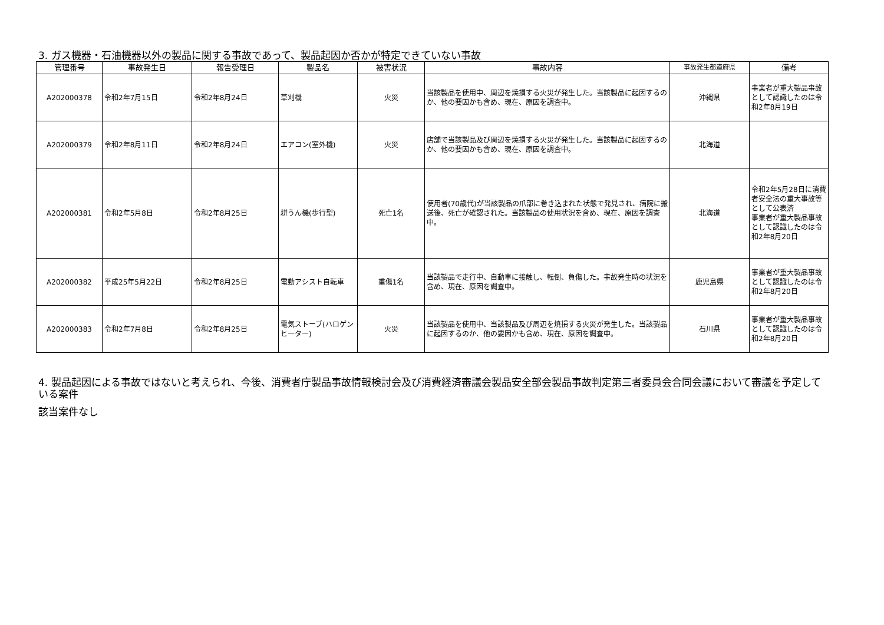3. ガス機器・石油機器以外の製品に関する事故であって、製品起因か否かが特定できていない事故
| 管理番号 | 事故発生日 | 報告受理日 | 製品名 | 被害状況 | 事故内容 | 事故発生都道府県 | 備考 |
| --- | --- | --- | --- | --- | --- | --- | --- |
| A202000378 | 令和2年7月15日 | 令和2年8月24日 | 草刈機 | 火災 | 当該製品を使用中、周辺を焼損する火災が発生した。当該製品に起因するのか、他の要因かも含め、現在、原因を調査中。 | 沖縄県 | 事業者が重大製品事故として認識したのは令和2年8月19日 |
| A202000379 | 令和2年8月11日 | 令和2年8月24日 | エアコン(室外機) | 火災 | 店舗で当該製品及び周辺を焼損する火災が発生した。当該製品に起因するのか、他の要因かも含め、現在、原因を調査中。 | 北海道 | |
| A202000381 | 令和2年5月8日 | 令和2年8月25日 | 耕うん機(歩行型) | 死亡1名 | 使用者(70歳代)が当該製品の爪部に巻き込まれた状態で発見され、病院に搬送後、死亡が確認された。当該製品の使用状況を含め、現在、原因を調査中。 | 北海道 | 令和2年5月28日に消費者安全法の重大事故等として公表済 事業者が重大製品事故として認識したのは令和2年8月20日 |
| A202000382 | 平成25年5月22日 | 令和2年8月25日 | 電動アシスト自転車 | 重傷1名 | 当該製品で走行中、自動車に接触し、転倒、負傷した。事故発生時の状況を含め、現在、原因を調査中。 | 鹿児島県 | 事業者が重大製品事故として認識したのは令和2年8月20日 |
| A202000383 | 令和2年7月8日 | 令和2年8月25日 | 電気ストーブ(ハロゲンヒーター) | 火災 | 当該製品を使用中、当該製品及び周辺を焼損する火災が発生した。当該製品に起因するのか、他の要因かも含め、現在、原因を調査中。 | 石川県 | 事業者が重大製品事故として認識したのは令和2年8月20日 |
4. 製品起因による事故ではないと考えられ、今後、消費者庁製品事故情報検討会及び消費経済審議会製品安全部会製品事故判定第三者委員会合同会議において審議を予定している案件
該当案件なし